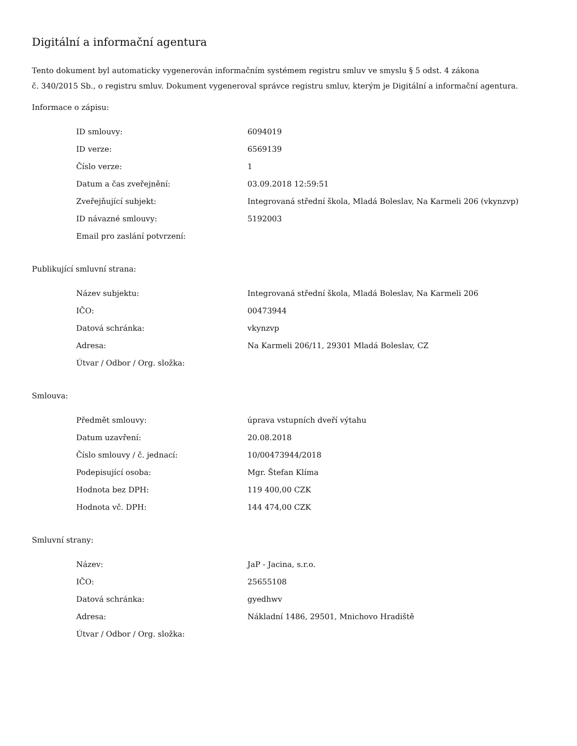Digitální a informační agentura
Tento dokument byl automaticky vygenerován informačním systémem registru smluv ve smyslu § 5 odst. 4 zákona
č. 340/2015 Sb., o registru smluv. Dokument vygeneroval správce registru smluv, kterým je Digitální a informační agentura.
Informace o zápisu:
| ID smlouvy: | 6094019 |
| ID verze: | 6569139 |
| Číslo verze: | 1 |
| Datum a čas zveřejnění: | 03.09.2018 12:59:51 |
| Zveřejňující subjekt: | Integrovaná střední škola, Mladá Boleslav, Na Karmeli 206 (vkynzvp) |
| ID návazné smlouvy: | 5192003 |
| Email pro zaslání potvrzení: | |
Publikující smluvní strana:
| Název subjektu: | Integrovaná střední škola, Mladá Boleslav, Na Karmeli 206 |
| IČO: | 00473944 |
| Datová schránka: | vkynzvp |
| Adresa: | Na Karmeli 206/11, 29301 Mladá Boleslav, CZ |
| Útvar / Odbor / Org. složka: | |
Smlouva:
| Předmět smlouvy: | úprava vstupních dveří výtahu |
| Datum uzavření: | 20.08.2018 |
| Číslo smlouvy / č. jednací: | 10/00473944/2018 |
| Podepisující osoba: | Mgr. Štefan Klíma |
| Hodnota bez DPH: | 119 400,00 CZK |
| Hodnota vč. DPH: | 144 474,00 CZK |
Smluvní strany:
| Název: | JaP - Jacina, s.r.o. |
| IČO: | 25655108 |
| Datová schránka: | gyedhwv |
| Adresa: | Nákladní 1486, 29501, Mnichovo Hradiště |
| Útvar / Odbor / Org. složka: | |